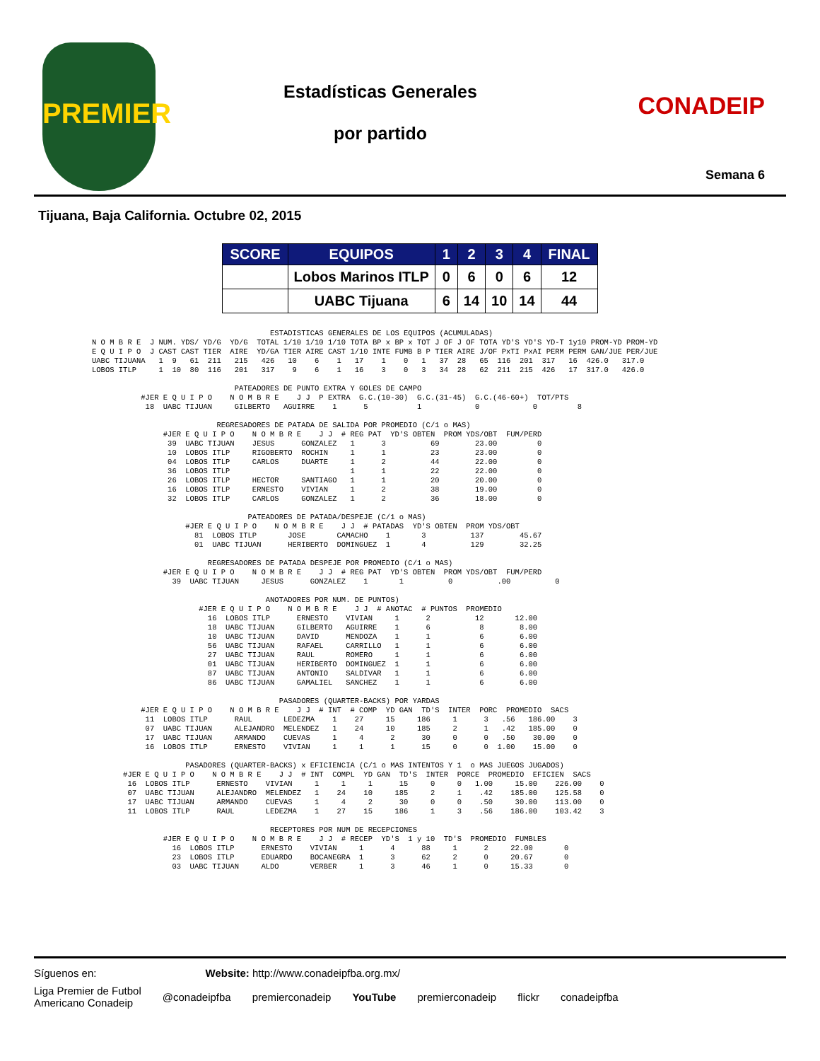PREMIER
Estadísticas Generales
por partido
CONADEIP
Semana 6
Tijuana, Baja California. Octubre 02, 2015
| SCORE | EQUIPOS | 1 | 2 | 3 | 4 | FINAL |
| --- | --- | --- | --- | --- | --- | --- |
| | Lobos Marinos ITLP | 0 | 6 | 0 | 6 | 12 |
| | UABC Tijuana | 6 | 14 | 10 | 14 | 44 |
                                        ESTADISTICAS GENERALES DE LOS EQUIPOS (ACUMULADAS)
N O M B R E  J NUM. YDS/ YD/G  YD/G  TOTAL 1/10 1/10 1/10 TOTA BP x BP x TOT J OF J OF TOTA YD'S YD'S YD-T 1y10 PROM-YD PROM-YD
E Q U I P O  J CAST CAST TIER  AIRE  YD/GA TIER AIRE CAST 1/10 INTE FUMB B P TIER AIRE J/OF PxTI PxAI PERM PERM GAN/JUE PER/JUE
UABC TIJUANA   1  9   61  211   215   426   10    6    1   17    1    0   1   37  28   65  116  201  317   16  426.0   317.0
LOBOS ITLP     1  10  80  116   201   317    9    6    1   16    3    0   3   34  28   62  211  215  426   17  317.0   426.0

                                PATEADORES DE PUNTO EXTRA Y GOLES DE CAMPO
           #JER E Q U I P O    N O M B R E    J J  P EXTRA  G.C.(10-30)  G.C.(31-45)  G.C.(46-60+)  TOT/PTS
            18  UABC TIJUAN     GILBERTO   AGUIRRE    1      5           1            0            0         8

                            REGRESADORES DE PATADA DE SALIDA POR PROMEDIO (C/1 o MAS)
                #JER E Q U I P O    N O M B R E    J J  # REG PAT  YD'S OBTEN  PROM YDS/OBT  FUM/PERD
                 39  UABC TIJUAN    JESUS      GONZALEZ   1      3          69        23.00         0
                 10  LOBOS ITLP     RIGOBERTO  ROCHIN     1      1          23        23.00         0
                 04  LOBOS ITLP     CARLOS     DUARTE     1      2          44        22.00         0
                 36  LOBOS ITLP                           1      1          22        22.00         0
                 26  LOBOS ITLP     HECTOR     SANTIAGO   1      1          20        20.00         0
                 16  LOBOS ITLP     ERNESTO    VIVIAN     1      2          38        19.00         0
                 32  LOBOS ITLP     CARLOS     GONZALEZ   1      2          36        18.00         0

                                   PATEADORES DE PATADA/DESPEJE (C/1 o MAS)
                     #JER E Q U I P O    N O M B R E    J J  # PATADAS  YD'S OBTEN  PROM YDS/OBT
                       81  LOBOS ITLP       JOSE       CAMACHO    1       3          137        45.67
                       01  UABC TIJUAN      HERIBERTO  DOMINGUEZ  1       4          129        32.25

                          REGRESADORES DE PATADA DESPEJE POR PROMEDIO (C/1 o MAS)
                #JER E Q U I P O    N O M B R E    J J  # REG PAT  YD'S OBTEN  PROM YDS/OBT  FUM/PERD
                  39  UABC TIJUAN     JESUS      GONZALEZ    1       1          0          .00          0

                                       ANOTADORES POR NUM. DE PUNTOS)
                        #JER E Q U I P O    N O M B R E    J J  # ANOTAC  # PUNTOS  PROMEDIO
                          16  LOBOS ITLP      ERNESTO    VIVIAN     1      2          12       12.00
                          18  UABC TIJUAN     GILBERTO   AGUIRRE    1      6           8        8.00
                          10  UABC TIJUAN     DAVID      MENDOZA    1      1           6        6.00
                          56  UABC TIJUAN     RAFAEL     CARRILLO   1      1           6        6.00
                          27  UABC TIJUAN     RAUL       ROMERO     1      1           6        6.00
                          01  UABC TIJUAN     HERIBERTO  DOMINGUEZ  1      1           6        6.00
                          87  UABC TIJUAN     ANTONIO    SALDIVAR   1      1           6        6.00
                          86  UABC TIJUAN     GAMALIEL   SANCHEZ    1      1           6        6.00

                                          PASADORES (QUARTER-BACKS) POR YARDAS
           #JER E Q U I P O    N O M B R E    J J  # INT  # COMP  YD GAN  TD'S  INTER  PORC  PROMEDIO  SACS
            11  LOBOS ITLP      RAUL       LEDEZMA    1    27     15     186     1      3   .56   186.00    3
            07  UABC TIJUAN     ALEJANDRO  MELENDEZ   1    24     10     185     2      1   .42   185.00    0
            17  UABC TIJUAN     ARMANDO    CUEVAS     1     4      2      30     0      0   .50    30.00    0
            16  LOBOS ITLP      ERNESTO    VIVIAN     1     1      1      15     0      0  1.00    15.00    0

                     PASADORES (QUARTER-BACKS) x EFICIENCIA (C/1 o MAS INTENTOS Y 1  o MAS JUEGOS JUGADOS)
       #JER E Q U I P O    N O M B R E    J J  # INT  COMPL  YD GAN  TD'S  INTER  PORCE  PROMEDIO  EFICIEN  SACS
        16  LOBOS ITLP      ERNESTO    VIVIAN     1     1     1      15     0     0   1.00     15.00    226.00    0
        07  UABC TIJUAN     ALEJANDRO  MELENDEZ   1    24    10     185     2     1    .42    185.00    125.58    0
        17  UABC TIJUAN     ARMANDO    CUEVAS     1     4     2      30     0     0    .50     30.00    113.00    0
        11  LOBOS ITLP      RAUL       LEDEZMA    1    27    15     186     1     3    .56    186.00    103.42    3

                                        RECEPTORES POR NUM DE RECEPCIONES
                #JER E Q U I P O    N O M B R E    J J  # RECEP  YD'S  1 y 10  TD'S  PROMEDIO  FUMBLES
                  16  LOBOS ITLP      ERNESTO    VIVIAN     1      4      88     1      2     22.00       0
                  23  LOBOS ITLP      EDUARDO    BOCANEGRA  1      3      62     2      0     20.67       0
                  03  UABC TIJUAN     ALDO       VERBER     1      3      46     1      0     15.33       0
Síguenos en: Website: http://www.conadeipfba.org.mx/
Liga Premier de Futbol
Americano Conadeip @conadeipfba premierconadeip YouTube premierconadeip flickr conadeipfba